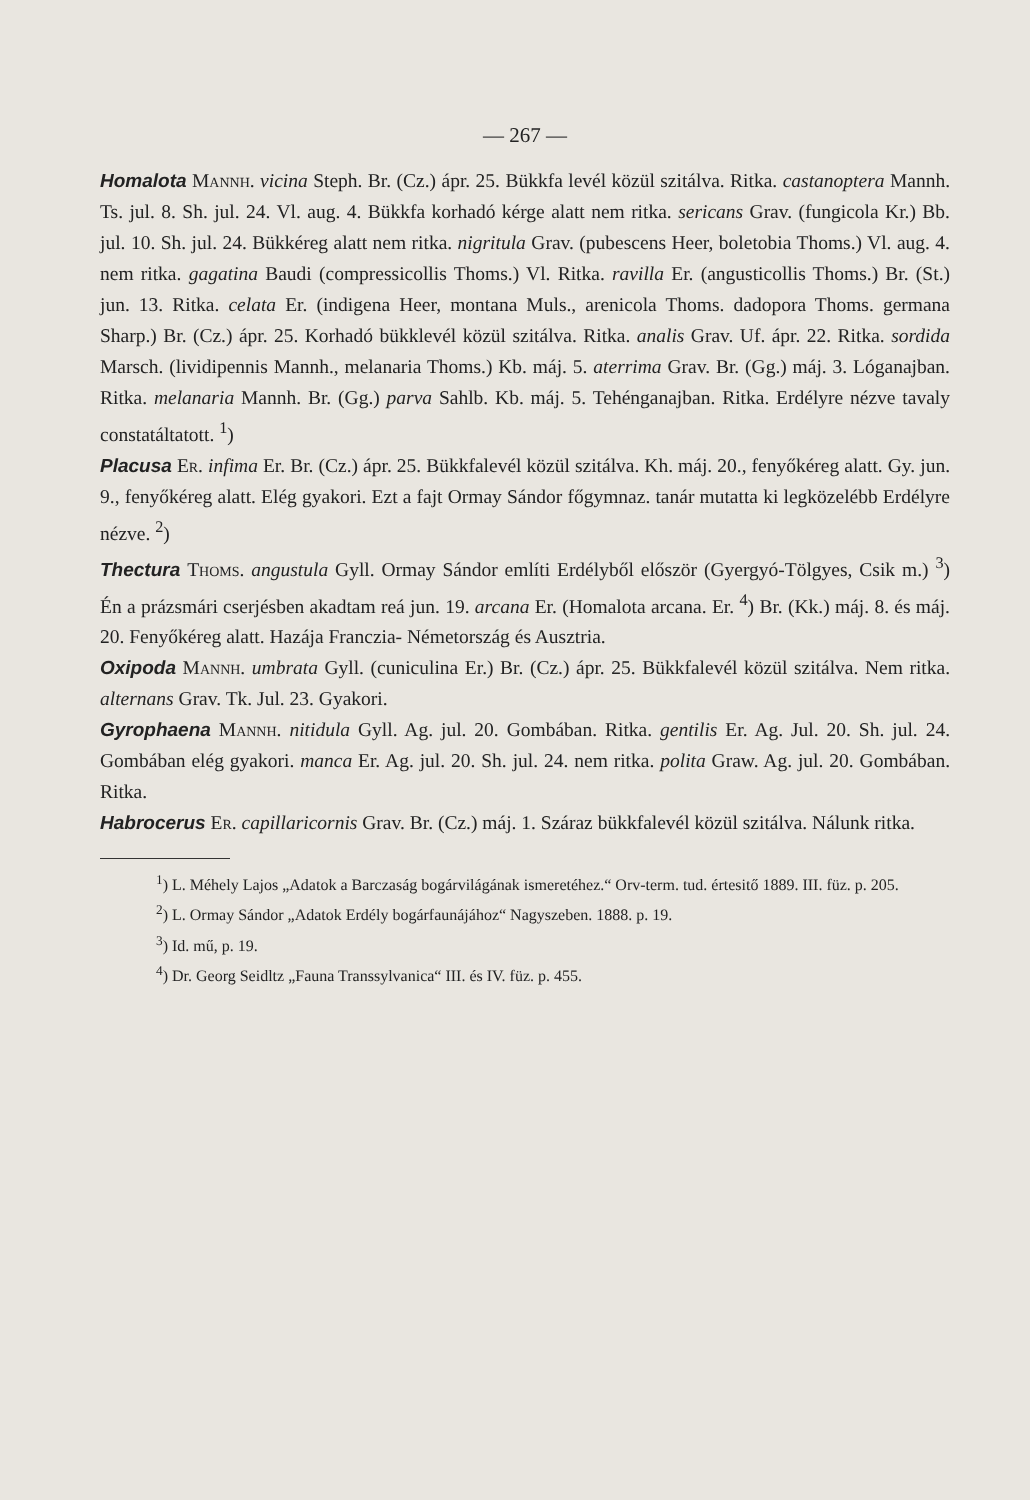— 267 —
Homalota Mannh. vicina Steph. Br. (Cz.) ápr. 25. Bükkfa levél közül szitálva. Ritka. castanoptera Mannh. Ts. jul. 8. Sh. jul. 24. Vl. aug. 4. Bükkfa korhadó kérge alatt nem ritka. sericans Grav. (fungicola Kr.) Bb. jul. 10. Sh. jul. 24. Bükkéreg alatt nem ritka. nigritula Grav. (pubescens Heer, boletobia Thoms.) Vl. aug. 4. nem ritka. gagatina Baudi (compressicollis Thoms.) Vl. Ritka. ravilla Er. (angusticollis Thoms.) Br. (St.) jun. 13. Ritka. celata Er. (indigena Heer, montana Muls., arenicola Thoms. dadopora Thoms. germana Sharp.) Br. (Cz.) ápr. 25. Korhadó bükklevél közül szitálva. Ritka. analis Grav. Uf. ápr. 22. Ritka. sordida Marsch. (lividipennis Mannh., melanaria Thoms.) Kb. máj. 5. aterrima Grav. Br. (Gg.) máj. 3. Lóganajban. Ritka. melanaria Mannh. Br. (Gg.) parva Sahlb. Kb. máj. 5. Tehénganajban. Ritka. Erdélyre nézve tavaly constatáltatott. <sup>1</sup>)
Placusa Er. infima Er. Br. (Cz.) ápr. 25. Bükkfalevél közül szitálva. Kh. máj. 20., fenyőkéreg alatt. Gy. jun. 9., fenyőkéreg alatt. Elég gyakori. Ezt a fajt Ormay Sándor főgymnaz. tanár mutatta ki legközelébb Erdélyre nézve. <sup>2</sup>)
Thectura Thoms. angustula Gyll. Ormay Sándor említi Erdélyből először (Gyergyó-Tölgyes, Csik m.) <sup>3</sup>) Én a prázsmári cserjésben akadtam reá jun. 19. arcana Er. (Homalota arcana. Er. <sup>4</sup>) Br. (Kk.) máj. 8. és máj. 20. Fenyőkéreg alatt. Hazája Franczia- Németország és Ausztria.
Oxipoda Mannh. umbrata Gyll. (cuniculina Er.) Br. (Cz.) ápr. 25. Bükkfalevél közül szitálva. Nem ritka. alternans Grav. Tk. Jul. 23. Gyakori.
Gyrophaena Mannh. nitidula Gyll. Ag. jul. 20. Gombában. Ritka. gentilis Er. Ag. Jul. 20. Sh. jul. 24. Gombában elég gyakori. manca Er. Ag. jul. 20. Sh. jul. 24. nem ritka. polita Graw. Ag. jul. 20. Gombában. Ritka.
Habrocerus Er. capillaricornis Grav. Br. (Cz.) máj. 1. Száraz bükkfalevél közül szitálva. Nálunk ritka.
<sup>1</sup>) L. Méhely Lajos „Adatok a Barczaság bogárvilágának ismeretéhez.“ Orv-term. tud. értesitő 1889. III. füz. p. 205.
<sup>2</sup>) L. Ormay Sándor „Adatok Erdély bogárfaunájához“ Nagyszeben. 1888. p. 19.
<sup>3</sup>) Id. mű, p. 19.
<sup>4</sup>) Dr. Georg Seidltz „Fauna Transsylvanica“ III. és IV. füz. p. 455.